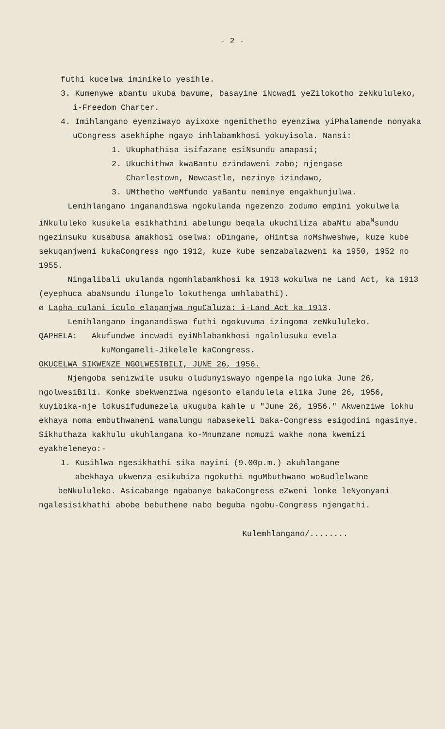- 2 -
futhi kucelwa iminikelo yesihle.
3. Kumenywe abantu ukuba bavume, basayine iNcwadi yeZilokotho zeNkululeko, i-Freedom Charter.
4. Imihlangano eyenziwayo ayixoxe ngemithetho eyenziwa yiPhalamende nonyaka uCongress asekhiphe ngayo inhlabamkhosi yokuyisola. Nansi:
1. Ukuphathisa isifazane esiNsundu amapasi;
2. Ukuchithwa kwaBantu ezindaweni zabo; njengase
Charlestown, Newcastle, nezinye izindawo,
3. UMthetho weMfundo yaBantu neminye engakhunjulwa.
Lemihlangano inganandiswa ngokulanda ngezenzo zodumo empini yokulwela iNkululeko kusukela esikhathini abelungu beqala ukuchiliza abaNtu aba<sup>N</sup>sundu ngezinsuku kusabusa amakhosi oselwa: oDingane, oHintsa noMshweshwe, kuze kube sekuqanjweni kukaCongress ngo 1912, kuze kube semzabalazweni ka 1950, 1952 no 1955.
Ningalibali ukulanda ngomhlabamkhosi ka 1913 wokulwa ne Land Act, ka 1913 (eyephuca abaNsundu ilungelo lokuthenga umhlabathi).
ø Lapha culani iculo elaqanjwa nguCaluza: i-Land Act ka 1913.
Lemihlangano inganandiswa futhi ngokuvuma izingoma zeNkululeko.
QAPHELA: Akufundwe incwadi eyiNhlabamkhosi ngalolusuku evela
kuMongameli-Jikelele kaCongress.
OKUCELWA SIKWENZE NGOLWESIBILI, JUNE 26, 1956.
Njengoba senizwile usuku oludunyiswayo ngempela ngoluka June 26, ngolwesiBili. Konke sbekwenziwa ngesonto elandulela elika June 26, 1956, kuyibika-nje lokusifudumezela ukuguba kahle u "June 26, 1956." Akwenziwe lokhu ekhaya noma embuthwaneni wamalungu nabasekeli baka-Congress esigodini ngasinye. Sikhuthaza kakhulu ukuhlangana ko-Mnumzane nomuzi wakhe noma kwemizi eyakheleneyo:-
1. Kusihlwa ngesikhathi sika nayini (9.00p.m.) akuhlangane
abekhaya ukwenza esikubiza ngokuthi nguMbuthwano woBudlelwane
beNkululeko. Asicabange ngabanye bakaCongress eZweni lonke leNyonyani ngalesisikhathi abobe bebuthene nabo beguba ngobu-Congress njengathi.
Kulemhlangano/........